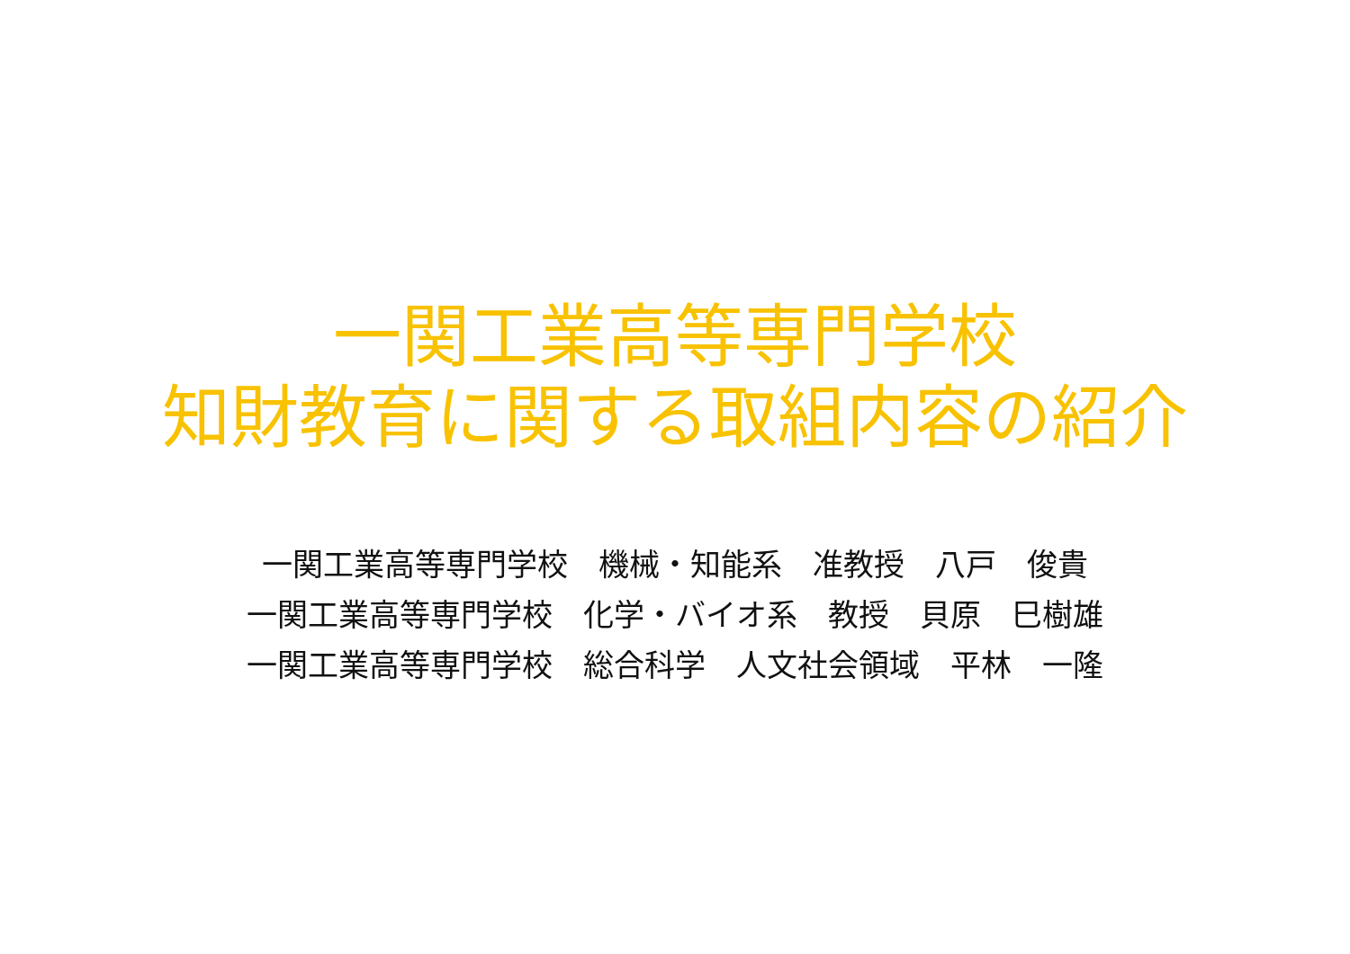一関工業高等専門学校
知財教育に関する取組内容の紹介
一関工業高等専門学校　機械・知能系　准教授　八戸　俊貴 一関工業高等専門学校　化学・バイオ系　教授　貝原　巳樹雄 一関工業高等専門学校　総合科学　人文社会領域　平林　一隆